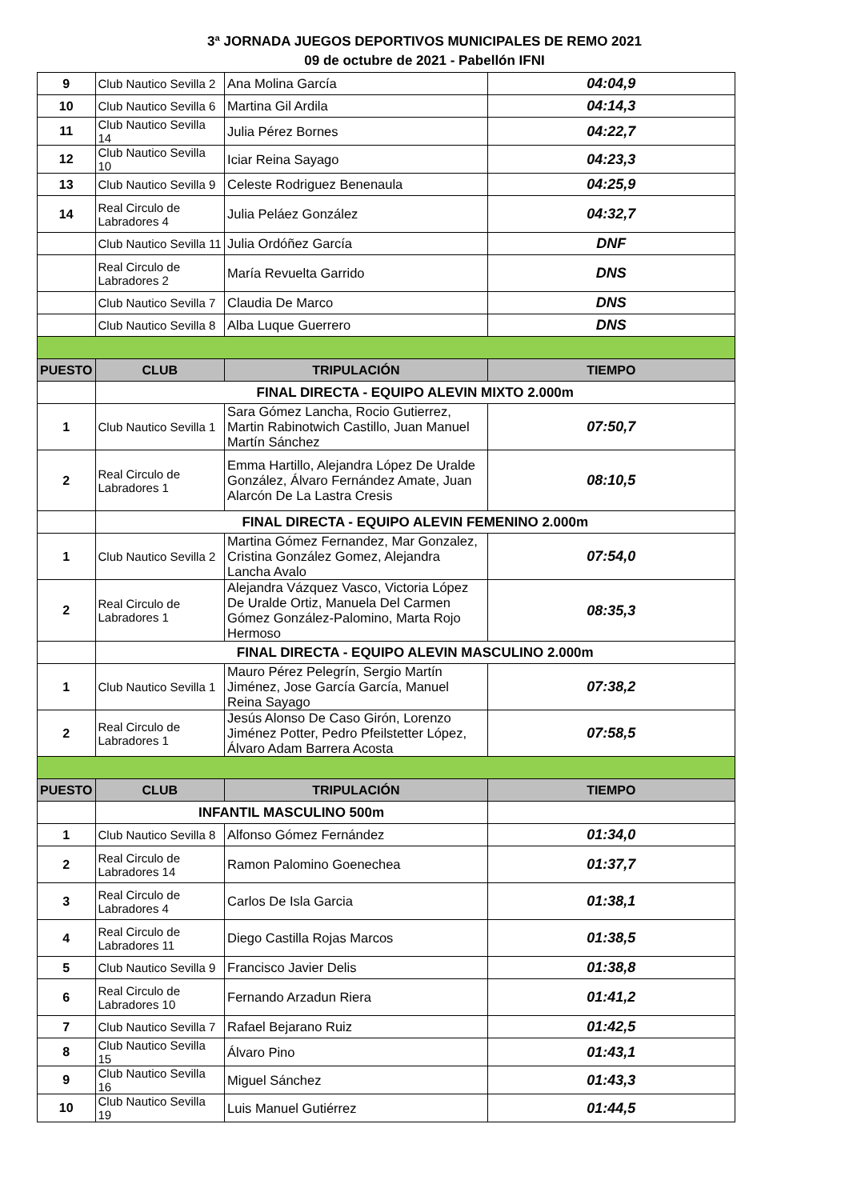3ª JORNADA JUEGOS DEPORTIVOS MUNICIPALES DE REMO 2021
09 de octubre de 2021 - Pabellón IFNI
| 9 | Club Nautico Sevilla 2 | Ana Molina García | 04:04,9 |
| 10 | Club Nautico Sevilla 6 | Martina Gil Ardila | 04:14,3 |
| 11 | Club Nautico Sevilla 14 | Julia Pérez Bornes | 04:22,7 |
| 12 | Club Nautico Sevilla 10 | Iciar Reina Sayago | 04:23,3 |
| 13 | Club Nautico Sevilla 9 | Celeste Rodriguez Benenaula | 04:25,9 |
| 14 | Real Circulo de Labradores 4 | Julia Peláez González | 04:32,7 |
| | Club Nautico Sevilla 11 | Julia Ordóñez García | DNF |
| | Real Circulo de Labradores 2 | María Revuelta Garrido | DNS |
| | Club Nautico Sevilla 7 | Claudia De Marco | DNS |
| | Club Nautico Sevilla 8 | Alba Luque Guerrero | DNS |
| PUESTO | CLUB | TRIPULACIÓN | TIEMPO |
| | FINAL DIRECTA - EQUIPO ALEVIN MIXTO 2.000m | | |
| 1 | Club Nautico Sevilla 1 | Sara Gómez Lancha, Rocio Gutierrez, Martin Rabinotwich Castillo, Juan Manuel Martín Sánchez | 07:50,7 |
| 2 | Real Circulo de Labradores 1 | Emma Hartillo, Alejandra López De Uralde González, Álvaro Fernández Amate, Juan Alarcón De La Lastra Cresis | 08:10,5 |
| | FINAL DIRECTA - EQUIPO ALEVIN FEMENINO 2.000m | | |
| 1 | Club Nautico Sevilla 2 | Martina Gómez Fernandez, Mar Gonzalez, Cristina González Gomez, Alejandra Lancha Avalo | 07:54,0 |
| 2 | Real Circulo de Labradores 1 | Alejandra Vázquez Vasco, Victoria López De Uralde Ortiz, Manuela Del Carmen Gómez González-Palomino, Marta Rojo Hermoso | 08:35,3 |
| | FINAL DIRECTA - EQUIPO ALEVIN MASCULINO 2.000m | | |
| 1 | Club Nautico Sevilla 1 | Mauro Pérez Pelegrín, Sergio Martín Jiménez, Jose García García, Manuel Reina Sayago | 07:38,2 |
| 2 | Real Circulo de Labradores 1 | Jesús Alonso De Caso Girón, Lorenzo Jiménez Potter, Pedro Pfeilstetter López, Álvaro Adam Barrera Acosta | 07:58,5 |
| PUESTO | CLUB | TRIPULACIÓN | TIEMPO |
| | INFANTIL MASCULINO 500m | | |
| 1 | Club Nautico Sevilla 8 | Alfonso Gómez Fernández | 01:34,0 |
| 2 | Real Circulo de Labradores 14 | Ramon Palomino Goenechea | 01:37,7 |
| 3 | Real Circulo de Labradores 4 | Carlos De Isla Garcia | 01:38,1 |
| 4 | Real Circulo de Labradores 11 | Diego Castilla Rojas Marcos | 01:38,5 |
| 5 | Club Nautico Sevilla 9 | Francisco Javier Delis | 01:38,8 |
| 6 | Real Circulo de Labradores 10 | Fernando Arzadun Riera | 01:41,2 |
| 7 | Club Nautico Sevilla 7 | Rafael Bejarano Ruiz | 01:42,5 |
| 8 | Club Nautico Sevilla 15 | Álvaro Pino | 01:43,1 |
| 9 | Club Nautico Sevilla 16 | Miguel Sánchez | 01:43,3 |
| 10 | Club Nautico Sevilla 19 | Luis Manuel Gutiérrez | 01:44,5 |